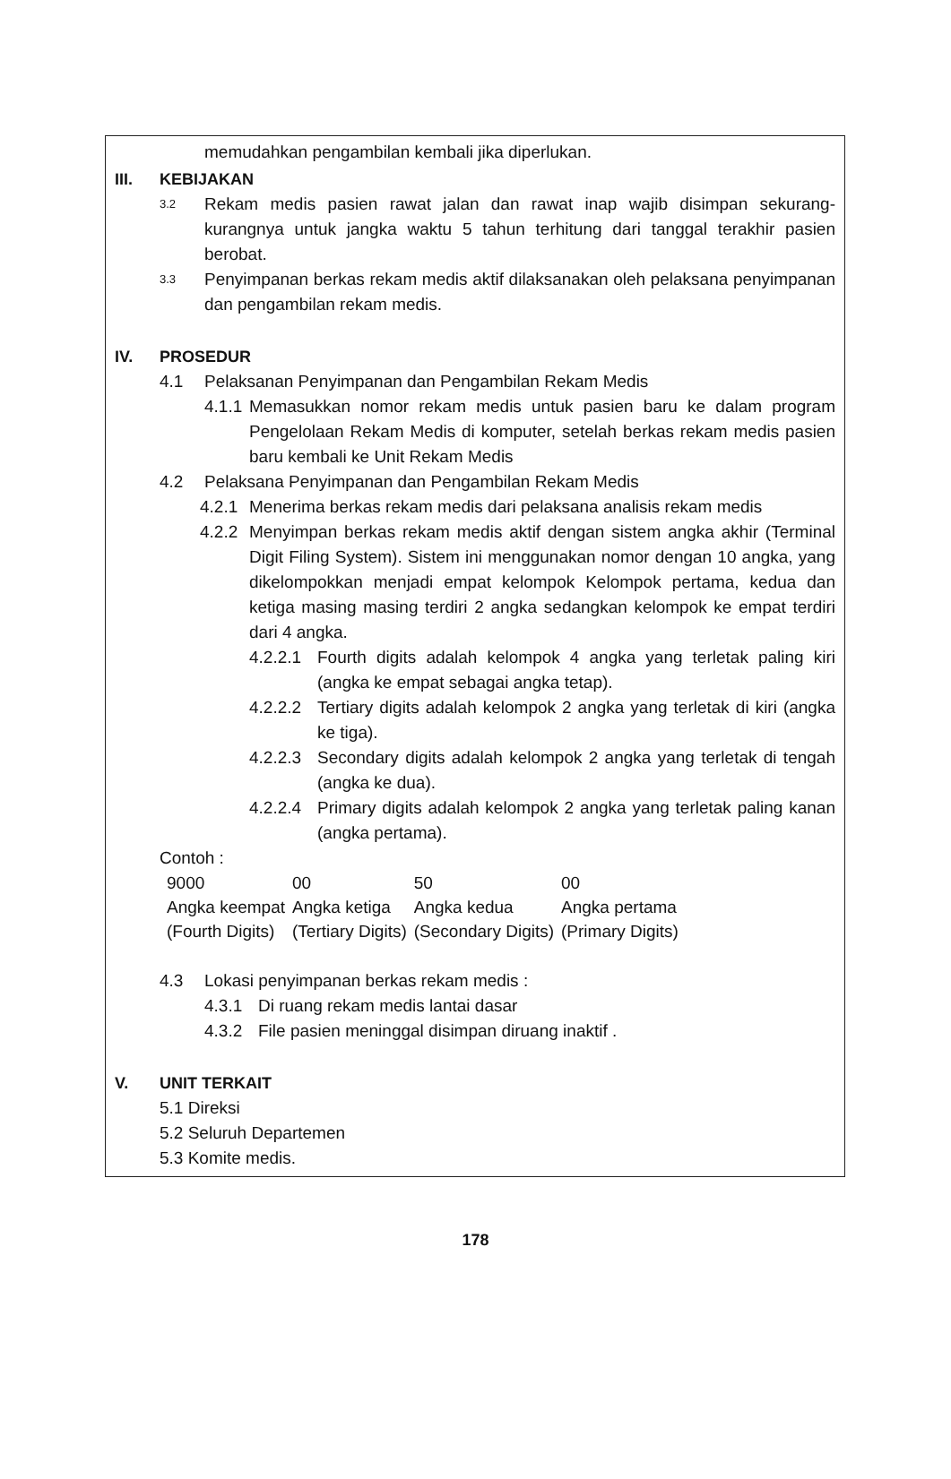memudahkan pengambilan kembali jika diperlukan.
III. KEBIJAKAN
3.2 Rekam medis pasien rawat jalan dan rawat inap wajib disimpan sekurang-kurangnya untuk jangka waktu 5 tahun terhitung dari tanggal terakhir pasien berobat.
3.3 Penyimpanan berkas rekam medis aktif dilaksanakan oleh pelaksana penyimpanan dan pengambilan rekam medis.
IV. PROSEDUR
4.1 Pelaksanan Penyimpanan dan Pengambilan Rekam Medis
4.1.1 Memasukkan nomor rekam medis untuk pasien baru ke dalam program Pengelolaan Rekam Medis di komputer, setelah berkas rekam medis pasien baru kembali ke Unit Rekam Medis
4.2 Pelaksana Penyimpanan dan Pengambilan Rekam Medis
4.2.1 Menerima berkas rekam medis dari pelaksana analisis rekam medis
4.2.2 Menyimpan berkas rekam medis aktif dengan sistem angka akhir (Terminal Digit Filing System). Sistem ini menggunakan nomor dengan 10 angka, yang dikelompokkan menjadi empat kelompok Kelompok pertama, kedua dan ketiga masing masing terdiri 2 angka sedangkan kelompok ke empat terdiri dari 4 angka.
4.2.2.1 Fourth digits adalah kelompok 4 angka yang terletak paling kiri (angka ke empat sebagai angka tetap).
4.2.2.2 Tertiary digits adalah kelompok 2 angka yang terletak di kiri (angka ke tiga).
4.2.2.3 Secondary digits adalah kelompok 2 angka yang terletak di tengah (angka ke dua).
4.2.2.4 Primary digits adalah kelompok 2 angka yang terletak paling kanan (angka pertama).
Contoh :
| 9000 | 00 | 50 | 00 |
| Angka keempat (Fourth Digits) | Angka ketiga (Tertiary Digits) | Angka kedua (Secondary Digits) | Angka pertama (Primary Digits) |
4.3 Lokasi penyimpanan berkas rekam medis :
4.3.1 Di ruang rekam medis lantai dasar
4.3.2 File pasien meninggal disimpan diruang inaktif .
V. UNIT TERKAIT
5.1 Direksi
5.2 Seluruh Departemen
5.3 Komite medis.
178